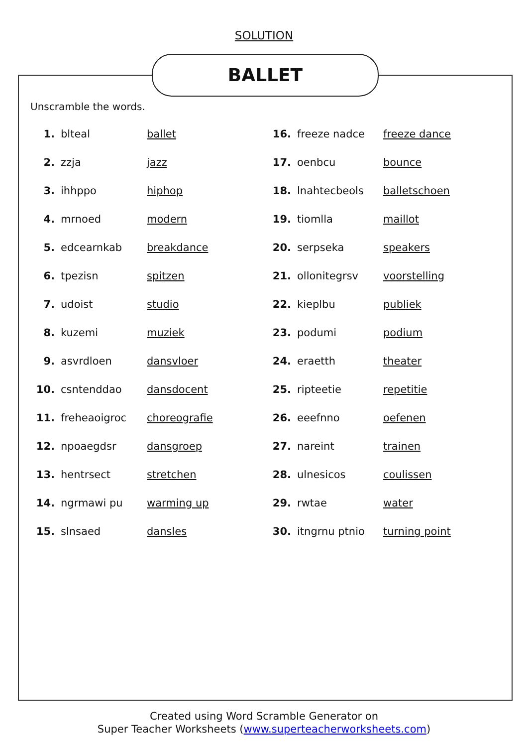SOLUTION
BALLET
Unscramble the words.
| 1. | blteal | ballet |
| 2. | zzja | jazz |
| 3. | ihhppo | hiphop |
| 4. | mrnoed | modern |
| 5. | edcearnkab | breakdance |
| 6. | tpezisn | spitzen |
| 7. | udoist | studio |
| 8. | kuzemi | muziek |
| 9. | asvrdloen | dansvloer |
| 10. | csntenddao | dansdocent |
| 11. | freheaoigroc | choreografie |
| 12. | npoaegdsr | dansgroep |
| 13. | hentrsect | stretchen |
| 14. | ngrmawi pu | warming up |
| 15. | slnsaed | dansles |
| 16. | freeze nadce | freeze dance |
| 17. | oenbcu | bounce |
| 18. | lnahtecbeols | balletschoen |
| 19. | tiomlla | maillot |
| 20. | serpseka | speakers |
| 21. | ollonitegrsv | voorstelling |
| 22. | kieplbu | publiek |
| 23. | podumi | podium |
| 24. | eraetth | theater |
| 25. | ripteetie | repetitie |
| 26. | eeefnno | oefenen |
| 27. | nareint | trainen |
| 28. | ulnesicos | coulissen |
| 29. | rwtae | water |
| 30. | itngrnu ptnio | turning point |
Created using Word Scramble Generator on
Super Teacher Worksheets (www.superteacherworksheets.com)